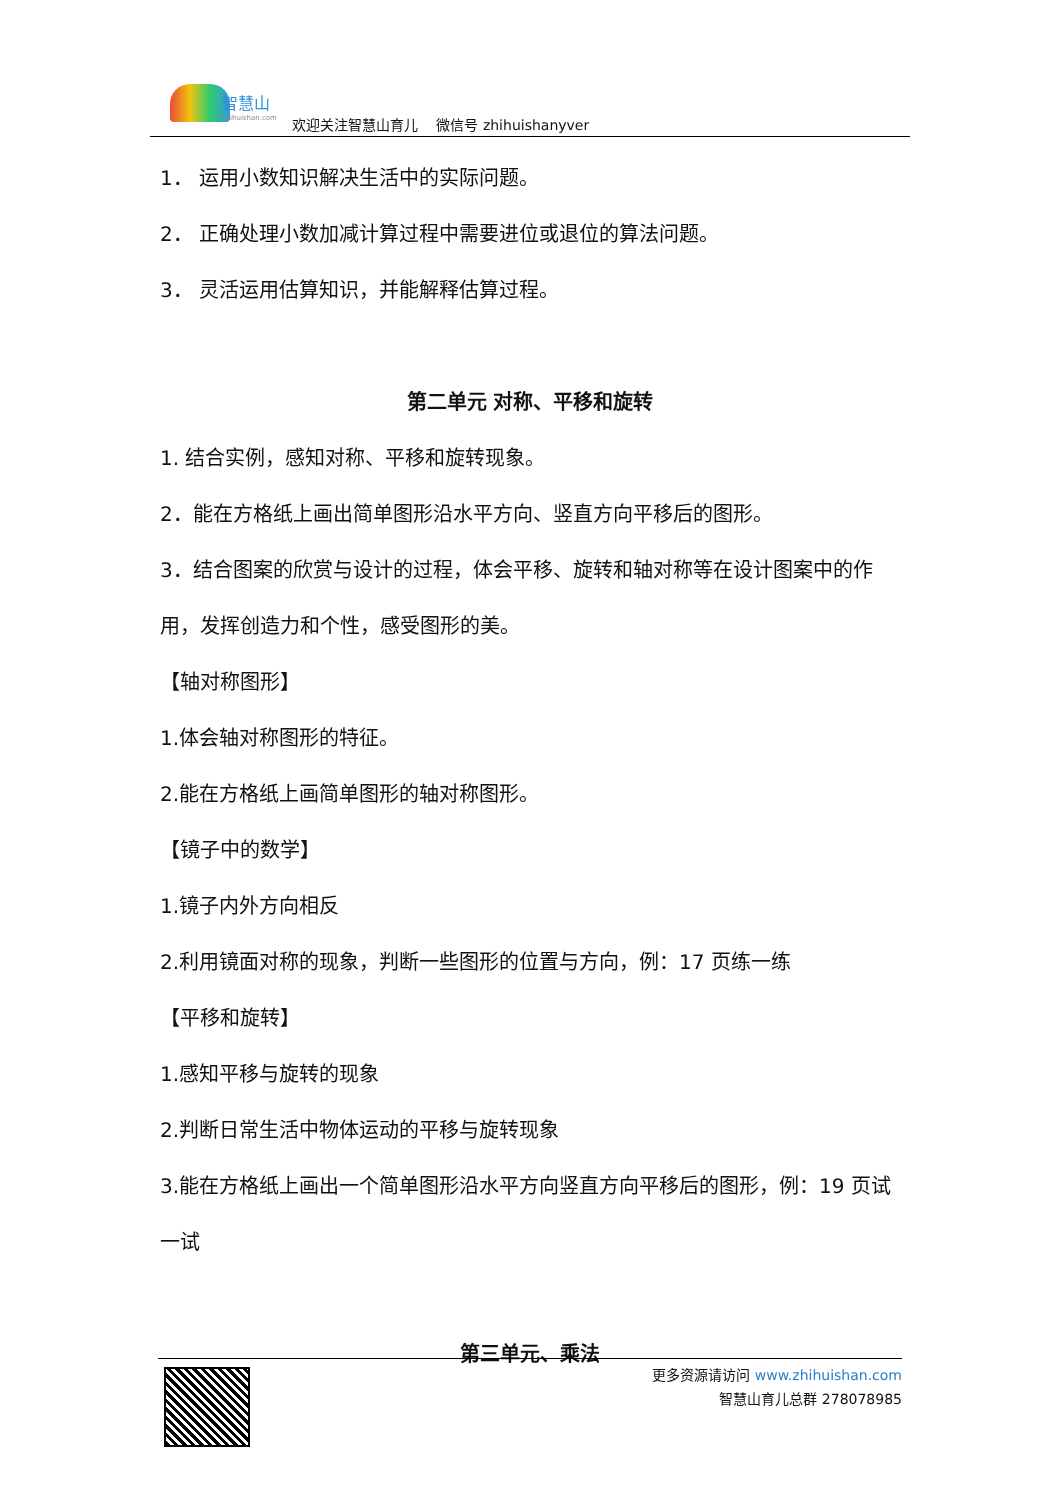智慧山
zhihuishan.com
欢迎关注智慧山育儿　 微信号 zhihuishanyver
1． 运用小数知识解决生活中的实际问题。
2． 正确处理小数加减计算过程中需要进位或退位的算法问题。
3． 灵活运用估算知识，并能解释估算过程。
第二单元 对称、平移和旋转
1. 结合实例，感知对称、平移和旋转现象。
2．能在方格纸上画出简单图形沿水平方向、竖直方向平移后的图形。
3．结合图案的欣赏与设计的过程，体会平移、旋转和轴对称等在设计图案中的作用，发挥创造力和个性，感受图形的美。
【轴对称图形】
1.体会轴对称图形的特征。
2.能在方格纸上画简单图形的轴对称图形。
【镜子中的数学】
1.镜子内外方向相反
2.利用镜面对称的现象，判断一些图形的位置与方向，例：17 页练一练
【平移和旋转】
1.感知平移与旋转的现象
2.判断日常生活中物体运动的平移与旋转现象
3.能在方格纸上画出一个简单图形沿水平方向竖直方向平移后的图形，例：19 页试一试
第三单元、乘法
更多资源请访问 www.zhihuishan.com
智慧山育儿总群 278078985